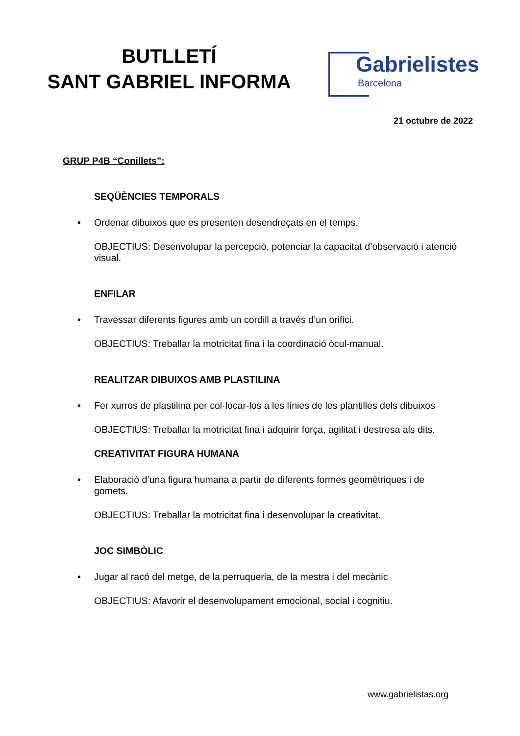BUTLLETÍ
SANT GABRIEL INFORMA
Gabrielistes
Barcelona
21 octubre de 2022
GRUP P4B “Conillets”:
SEQÜÈNCIES TEMPORALS
• Ordenar dibuixos que es presenten desendreçats en el temps.
OBJECTIUS: Desenvolupar la percepció, potenciar la capacitat d’observació i atenció visual.
ENFILAR
• Travessar diferents figures amb un cordill a través d’un orifici.
OBJECTIUS: Treballar la motricitat fina i la coordinació òcul-manual.
REALITZAR DIBUIXOS AMB PLASTILINA
• Fer xurros de plastilina per col·locar-los a les línies de les plantilles dels dibuixos
OBJECTIUS: Treballar la motricitat fina i adquirir força, agilitat i destresa als dits.
CREATIVITAT FIGURA HUMANA
• Elaboració d’una figura humana a partir de diferents formes geomètriques i de gomets.
OBJECTIUS: Treballar la motricitat fina i desenvolupar la creativitat.
JOC SIMBÒLIC
• Jugar al racó del metge, de la perruqueria, de la mestra i del mecànic
OBJECTIUS: Afavorir el desenvolupament emocional, social i cognitiu.
www.gabrielistas.org